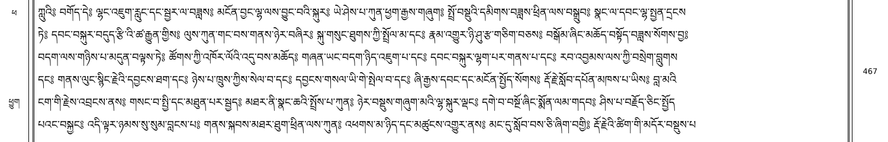ཕ
ཕྱུག
ཀླུའི༔ བགོད་དེ༔ ལྷང་འཇུག་རླུང་དང་སྦྱར་ལ་བཟླས༔ མངོན་བྱང་ལྷ་ལས་བྱུང་བའི་སྐུར༔ ཡེ་ཤེས་པ་ཀུན་ཕྱག་རྒྱས་གཞུག༔ སྤྲོ་བསྡུའི་དམིགས་བཟླས་ཕྲིན་ལས་བསྒྲུབ༔ སྣང་ལ་དབང་ལྷ་སྤྱན་དྲངས
ཏེ༔ དབང་བསྐུར་བདུད་རྩི་འི་ཚ་རྒྱུན་གྱིས༔ ལུས་ཀུན་གང་བས་གནས་ཉེར་བཞིར༔ སྐུ་གསུང་ཐུགས་ཀྱི་སྤྲོལ་མ་དང༔ རྣམ་འགྱུར་ཉི་ཤུ་རྩ་གཅིག་བཅས༔ བསྒོམ་ཞིང་མཆོད་བསྟོད་བཟླས་སོགས་བྱ༔
བདག་ལས་གཉིས་པ་མདུན་བལྟས་ཏེ༔ ཚོགས་ཀྱི་འཁོར་ལོའི་འདུ་བས་མཆོད༔ གཞན་ཡང་བདག་ཉིད་འཇུག་པ་དང༔ དབང་བསྐུར་ལྷག་པར་གནས་པ་དང༔ རབ་འབྱམས་ལས་ཀྱི་བསྲེག་བླུགས
དང༔ གནས་ལུང་སྙིང་རྗེའི་དབྱངས་ཐག་དང༔ ཉེས་པ་ཁྲུས་ཀྱིས་སེལ་བ་དང༔ དབྱངས་གསལ་ཡི་གེ་སྤེལ་བ་དང༔ ཞི་རྒྱས་དབང་དང་མངོན་སྤྱོད་སོགས༔ རྡོ་རྗེ་སློབ་དཔོན་མཁས་པ་ཡིས༔ བླ་མའི
ངག་གི་རྗེས་འབྲངས་ནས༔ གསང་བ་སྤྱི་དང་མཐུན་པར་སྦྱད༔ མཐར་ནི་སྣང་ཆའི་སྤྲོས་པ་ཀུན༔ ཉེར་བསྡུས་གཞུག་མའི་ལྷ་སྐུར་ལྡང༔ དགེ་བ་བསྔོ་ཞིང་སྨོན་ལམ་གདབ༔ ཤིས་པ་བརྗོད་ཅིང་སྤྱོད
པའང་བསྐྱང༔ འདི་ལྟར་ཉམས་སུ་སུམ་བླངས་པ༔ གནས་སྐབས་མཐར་ཐུག་ཕྲིན་ལས་ཀུན༔ འཕགས་མ་ཉིད་དང་མཚུངས་འགྱུར་ནས༔ མང་དུ་སློབ་བས་ཅི་ཞིག་བགྱི༔ རྡོ་རྗེའི་ཚིག་གི་མདོར་བསྡུས་པ
467